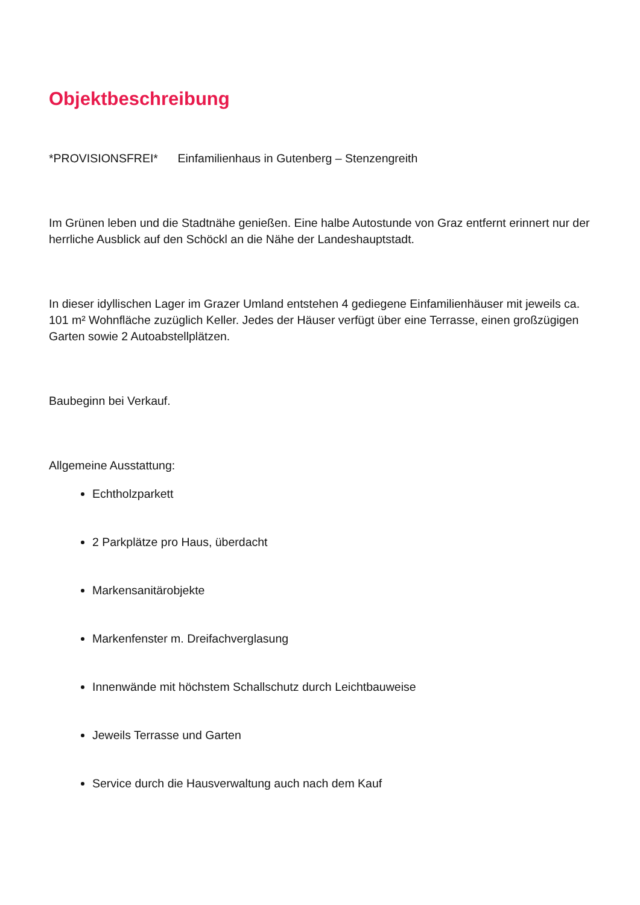Objektbeschreibung
*PROVISIONSFREI* Einfamilienhaus in Gutenberg – Stenzengreith
Im Grünen leben und die Stadtnähe genießen. Eine halbe Autostunde von Graz entfernt erinnert nur der herrliche Ausblick auf den Schöckl an die Nähe der Landeshauptstadt.
In dieser idyllischen Lager im Grazer Umland entstehen 4 gediegene Einfamilienhäuser mit jeweils ca. 101 m² Wohnfläche zuzüglich Keller. Jedes der Häuser verfügt über eine Terrasse, einen großzügigen Garten sowie 2 Autoabstellplätzen.
Baubeginn bei Verkauf.
Allgemeine Ausstattung:
Echtholzparkett
2 Parkplätze pro Haus, überdacht
Markensanitärobjekte
Markenfenster m. Dreifachverglasung
Innenwände mit höchstem Schallschutz durch Leichtbauweise
Jeweils Terrasse und Garten
Service durch die Hausverwaltung auch nach dem Kauf